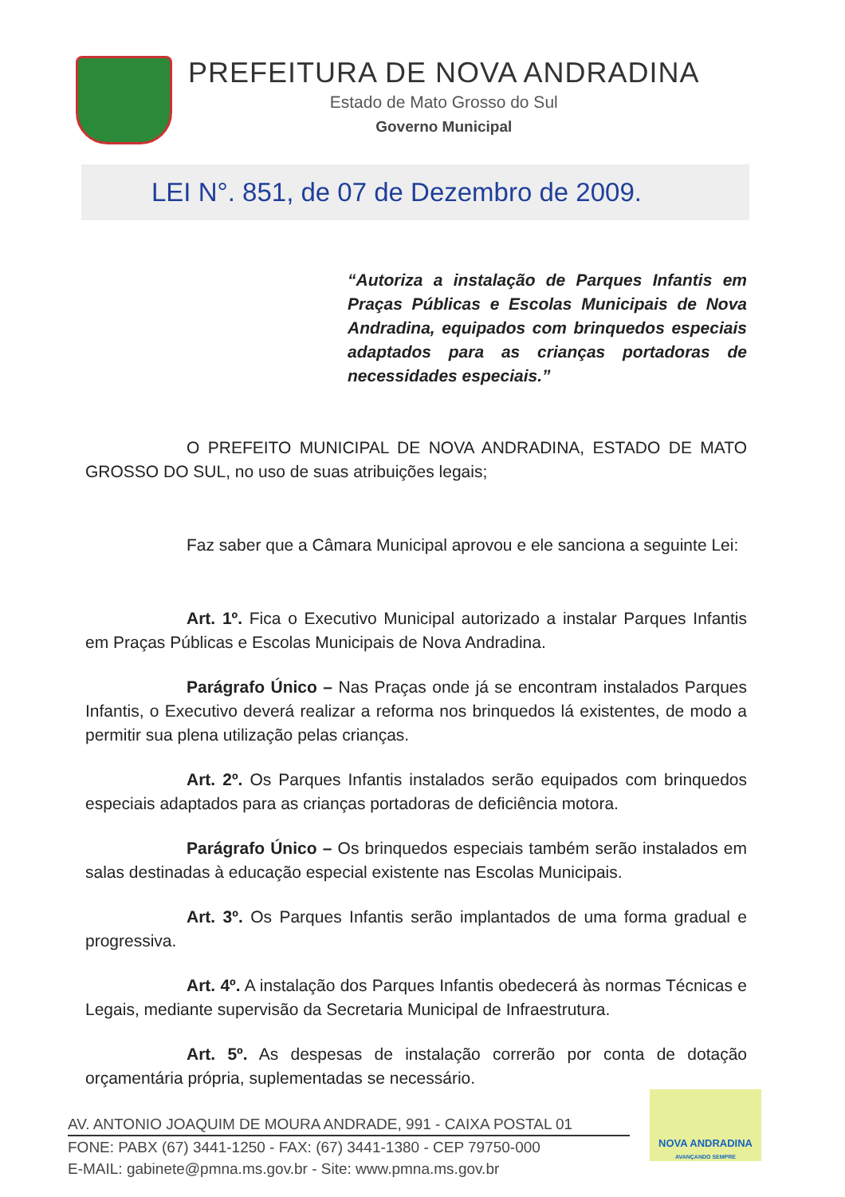PREFEITURA DE NOVA ANDRADINA
Estado de Mato Grosso do Sul
Governo Municipal
LEI N°. 851, de 07 de Dezembro de 2009.
“Autoriza a instalação de Parques Infantis em Praças Públicas e Escolas Municipais de Nova Andradina, equipados com brinquedos especiais adaptados para as crianças portadoras de necessidades especiais.”
O PREFEITO MUNICIPAL DE NOVA ANDRADINA, ESTADO DE MATO GROSSO DO SUL, no uso de suas atribuições legais;
Faz saber que a Câmara Municipal aprovou e ele sanciona a seguinte Lei:
Art. 1º. Fica o Executivo Municipal autorizado a instalar Parques Infantis em Praças Públicas e Escolas Municipais de Nova Andradina.
Parágrafo Único – Nas Praças onde já se encontram instalados Parques Infantis, o Executivo deverá realizar a reforma nos brinquedos lá existentes, de modo a permitir sua plena utilização pelas crianças.
Art. 2º. Os Parques Infantis instalados serão equipados com brinquedos especiais adaptados para as crianças portadoras de deficiência motora.
Parágrafo Único – Os brinquedos especiais também serão instalados em salas destinadas à educação especial existente nas Escolas Municipais.
Art. 3º. Os Parques Infantis serão implantados de uma forma gradual e progressiva.
Art. 4º. A instalação dos Parques Infantis obedecerá às normas Técnicas e Legais, mediante supervisão da Secretaria Municipal de Infraestrutura.
Art. 5º. As despesas de instalação correrão por conta de dotação orçamentária própria, suplementadas se necessário.
AV. ANTONIO JOAQUIM DE MOURA ANDRADE, 991 - CAIXA POSTAL 01
FONE: PABX (67) 3441-1250 - FAX: (67) 3441-1380 - CEP 79750-000
E-MAIL: gabinete@pmna.ms.gov.br - Site: www.pmna.ms.gov.br
NOVA ANDRADINA
AVANÇANDO SEMPRE